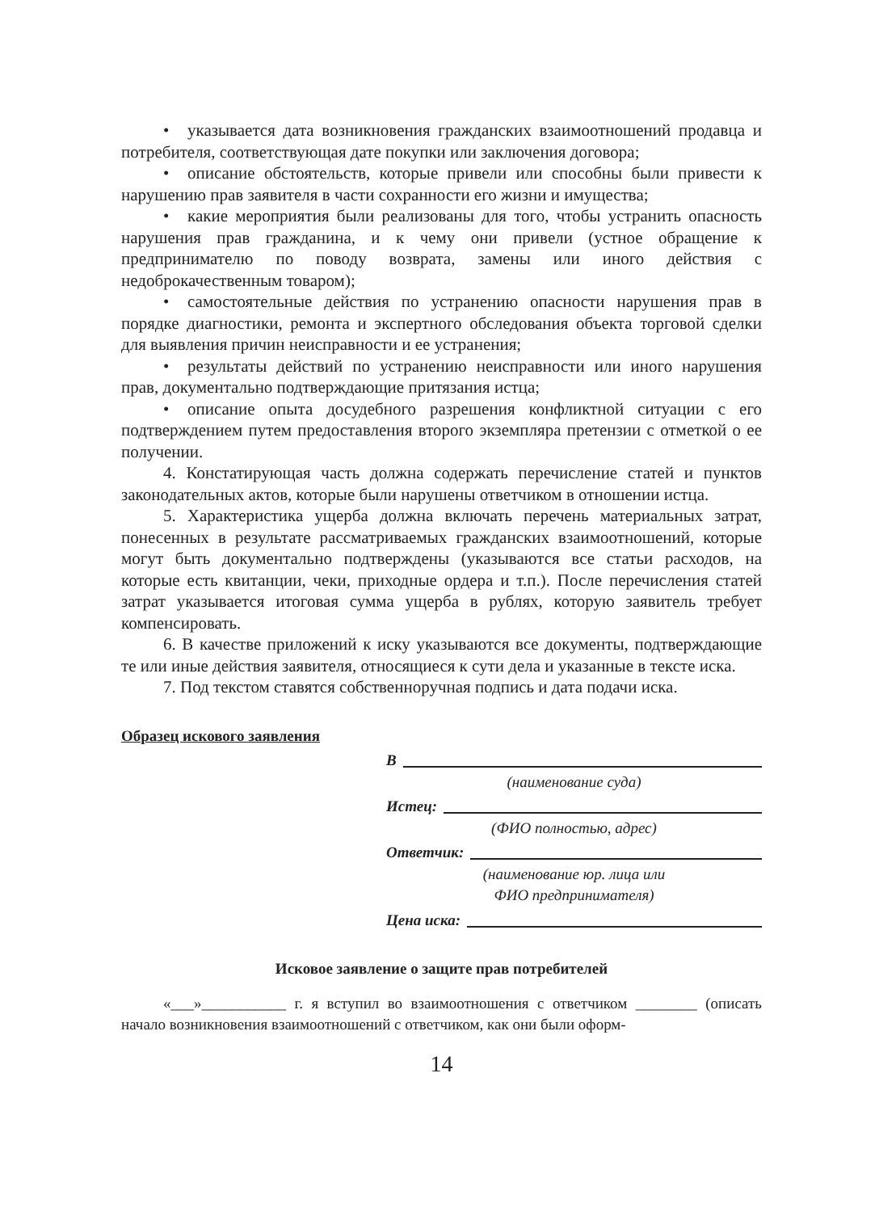• указывается дата возникновения гражданских взаимоотношений продавца и потребителя, соответствующая дате покупки или заключения договора;
• описание обстоятельств, которые привели или способны были привести к нарушению прав заявителя в части сохранности его жизни и имущества;
• какие мероприятия были реализованы для того, чтобы устранить опасность нарушения прав гражданина, и к чему они привели (устное обращение к предпринимателю по поводу возврата, замены или иного действия с недоброкачественным товаром);
• самостоятельные действия по устранению опасности нарушения прав в порядке диагностики, ремонта и экспертного обследования объекта торговой сделки для выявления причин неисправности и ее устранения;
• результаты действий по устранению неисправности или иного нарушения прав, документально подтверждающие притязания истца;
• описание опыта досудебного разрешения конфликтной ситуации с его подтверждением путем предоставления второго экземпляра претензии с отметкой о ее получении.
4. Констатирующая часть должна содержать перечисление статей и пунктов законодательных актов, которые были нарушены ответчиком в отношении истца.
5. Характеристика ущерба должна включать перечень материальных затрат, понесенных в результате рассматриваемых гражданских взаимоотношений, которые могут быть документально подтверждены (указываются все статьи расходов, на которые есть квитанции, чеки, приходные ордера и т.п.). После перечисления статей затрат указывается итоговая сумма ущерба в рублях, которую заявитель требует компенсировать.
6. В качестве приложений к иску указываются все документы, подтверждающие те или иные действия заявителя, относящиеся к сути дела и указанные в тексте иска.
7. Под текстом ставятся собственноручная подпись и дата подачи иска.
Образец искового заявления
В
(наименование суда)
Истец:
(ФИО полностью, адрес)
Ответчик:
(наименование юр. лица или
ФИО предпринимателя)
Цена иска:
Исковое заявление о защите прав потребителей
«___»___________ г. я вступил во взаимоотношения с ответчиком ________ (описать начало возникновения взаимоотношений с ответчиком, как они были оформ-
14